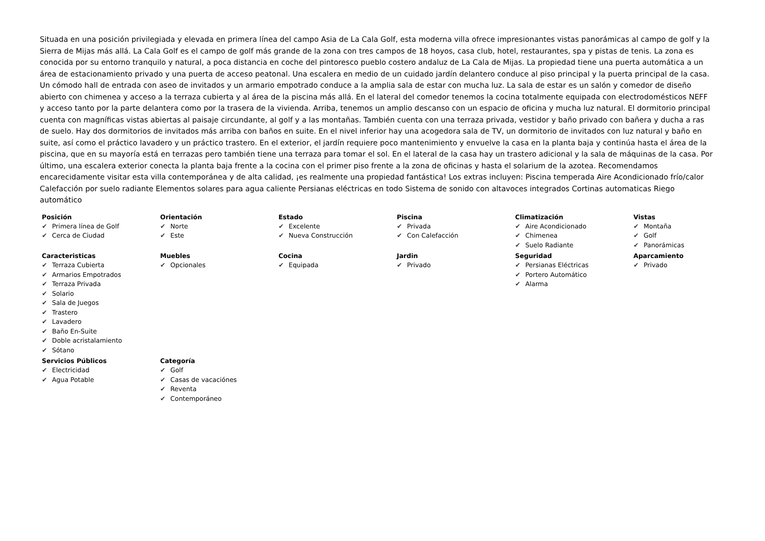Situada en una posición privilegiada y elevada en primera línea del campo Asia de La Cala Golf, esta moderna villa ofrece impresionantes vistas panorámicas al campo de golf y la Sierra de Mijas más allá. La Cala Golf es el campo de golf más grande de la zona con tres campos de 18 hoyos, casa club, hotel, restaurantes, spa y pistas de tenis. La zona es conocida por su entorno tranquilo y natural, a poca distancia en coche del pintoresco pueblo costero andaluz de La Cala de Mijas. La propiedad tiene una puerta automática a un área de estacionamiento privado y una puerta de acceso peatonal. Una escalera en medio de un cuidado jardín delantero conduce al piso principal y la puerta principal de la casa. Un cómodo hall de entrada con aseo de invitados y un armario empotrado conduce a la amplia sala de estar con mucha luz. La sala de estar es un salón y comedor de diseño abierto con chimenea y acceso a la terraza cubierta y al área de la piscina más allá. En el lateral del comedor tenemos la cocina totalmente equipada con electrodomésticos NEFF y acceso tanto por la parte delantera como por la trasera de la vivienda. Arriba, tenemos un amplio descanso con un espacio de oficina y mucha luz natural. El dormitorio principal cuenta con magníficas vistas abiertas al paisaje circundante, al golf y a las montañas. También cuenta con una terraza privada, vestidor y baño privado con bañera y ducha a ras de suelo. Hay dos dormitorios de invitados más arriba con baños en suite. En el nivel inferior hay una acogedora sala de TV, un dormitorio de invitados con luz natural y baño en suite, así como el práctico lavadero y un práctico trastero. En el exterior, el jardín requiere poco mantenimiento y envuelve la casa en la planta baja y continúa hasta el área de la piscina, que en su mayoría está en terrazas pero también tiene una terraza para tomar el sol. En el lateral de la casa hay un trastero adicional y la sala de máquinas de la casa. Por último, una escalera exterior conecta la planta baja frente a la cocina con el primer piso frente a la zona de oficinas y hasta el solarium de la azotea. Recomendamos encarecidamente visitar esta villa contemporánea y de alta calidad, ¡es realmente una propiedad fantástica! Los extras incluyen: Piscina temperada Aire Acondicionado frío/calor Calefacción por suelo radiante Elementos solares para agua caliente Persianas eléctricas en todo Sistema de sonido con altavoces integrados Cortinas automaticas Riego automático
Posición
✔ Primera línea de Golf
✔ Cerca de Ciudad
Orientación
✔ Norte
✔ Este
Estado
✔ Excelente
✔ Nueva Construcción
Piscina
✔ Privada
✔ Con Calefacción
Climatización
✔ Aire Acondicionado
✔ Chimenea
✔ Suelo Radiante
Vistas
✔ Montaña
✔ Golf
✔ Panorámicas
Caracteristicas
✔ Terraza Cubierta
✔ Armarios Empotrados
✔ Terraza Privada
✔ Solario
✔ Sala de Juegos
✔ Trastero
✔ Lavadero
✔ Baño En-Suite
✔ Doble acristalamiento
✔ Sótano
Muebles
✔ Opcionales
Cocina
✔ Equipada
Jardin
✔ Privado
Seguridad
✔ Persianas Eléctricas
✔ Portero Automático
✔ Alarma
Aparcamiento
✔ Privado
Servicios Públicos
✔ Electricidad
✔ Agua Potable
Categoría
✔ Golf
✔ Casas de vacaciónes
✔ Reventa
✔ Contemporáneo